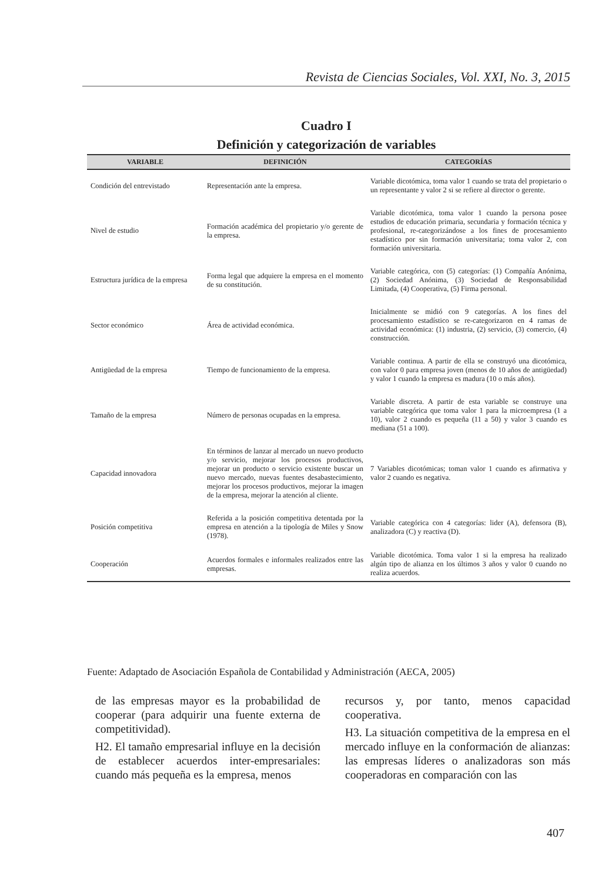Revista de Ciencias Sociales, Vol. XXI, No. 3, 2015
Cuadro I
Definición y categorización de variables
| VARIABLE | DEFINICIÓN | CATEGORÍAS |
| --- | --- | --- |
| Condición del entrevistado | Representación ante la empresa. | Variable dicotómica, toma valor 1 cuando se trata del propietario o un representante y valor 2 si se refiere al director o gerente. |
| Nivel de estudio | Formación académica del propietario y/o gerente de la empresa. | Variable dicotómica, toma valor 1 cuando la persona posee estudios de educación primaria, secundaria y formación técnica y profesional, re-categorizándose a los fines de procesamiento estadístico por sin formación universitaria; toma valor 2, con formación universitaria. |
| Estructura jurídica de la empresa | Forma legal que adquiere la empresa en el momento de su constitución. | Variable categórica, con (5) categorías: (1) Compañía Anónima, (2) Sociedad Anónima, (3) Sociedad de Responsabilidad Limitada, (4) Cooperativa, (5) Firma personal. |
| Sector económico | Área de actividad económica. | Inicialmente se midió con 9 categorías. A los fines del procesamiento estadístico se re-categorizaron en 4 ramas de actividad económica: (1) industria, (2) servicio, (3) comercio, (4) construcción. |
| Antigüedad de la empresa | Tiempo de funcionamiento de la empresa. | Variable continua. A partir de ella se construyó una dicotómica, con valor 0 para empresa joven (menos de 10 años de antigüedad) y valor 1 cuando la empresa es madura (10 o más años). |
| Tamaño de la empresa | Número de personas ocupadas en la empresa. | Variable discreta. A partir de esta variable se construye una variable categórica que toma valor 1 para la microempresa (1 a 10), valor 2 cuando es pequeña (11 a 50) y valor 3 cuando es mediana (51 a 100). |
| Capacidad innovadora | En términos de lanzar al mercado un nuevo producto y/o servicio, mejorar los procesos productivos, mejorar un producto o servicio existente buscar un nuevo mercado, nuevas fuentes desabastecimiento, mejorar los procesos productivos, mejorar la imagen de la empresa, mejorar la atención al cliente. | 7 Variables dicotómicas; toman valor 1 cuando es afirmativa y valor 2 cuando es negativa. |
| Posición competitiva | Referida a la posición competitiva detentada por la empresa en atención a la tipología de Miles y Snow (1978). | Variable categórica con 4 categorías: lider (A), defensora (B), analizadora (C) y reactiva (D). |
| Cooperación | Acuerdos formales e informales realizados entre las empresas. | Variable dicotómica. Toma valor 1 si la empresa ha realizado algún tipo de alianza en los últimos 3 años y valor 0 cuando no realiza acuerdos. |
Fuente: Adaptado de Asociación Española de Contabilidad y Administración (AECA, 2005)
de las empresas mayor es la probabilidad de cooperar (para adquirir una fuente externa de competitividad).
H2. El tamaño empresarial influye en la decisión de establecer acuerdos inter-empresariales: cuando más pequeña es la empresa, menos
recursos y, por tanto, menos capacidad cooperativa.
H3. La situación competitiva de la empresa en el mercado influye en la conformación de alianzas: las empresas líderes o analizadoras son más cooperadoras en comparación con las
407